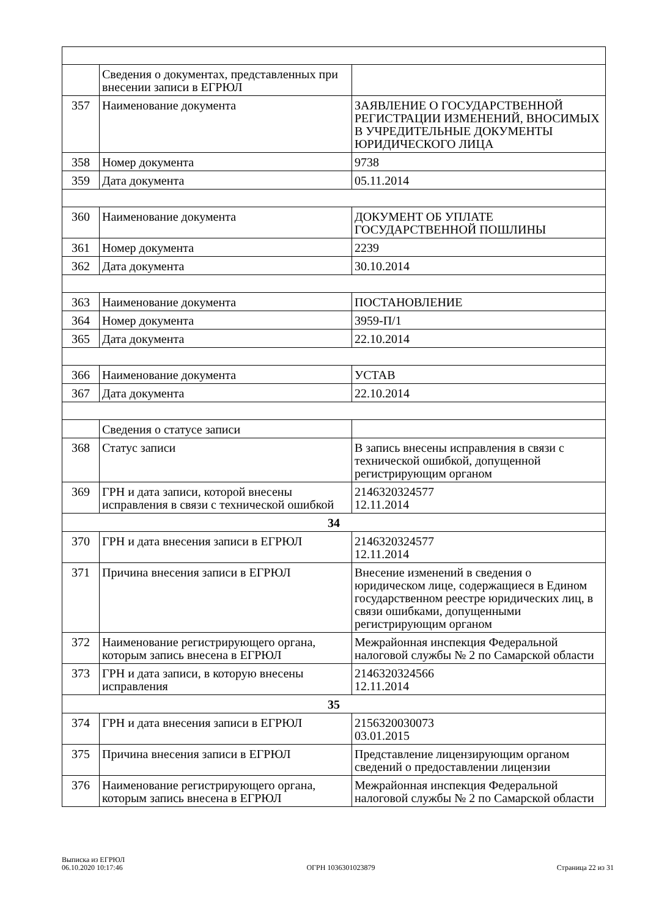| | Сведения о документах, представленных при внесении записи в ЕГРЮЛ | |
| 357 | Наименование документа | ЗАЯВЛЕНИЕ О ГОСУДАРСТВЕННОЙ РЕГИСТРАЦИИ ИЗМЕНЕНИЙ, ВНОСИМЫХ В УЧРЕДИТЕЛЬНЫЕ ДОКУМЕНТЫ ЮРИДИЧЕСКОГО ЛИЦА |
| 358 | Номер документа | 9738 |
| 359 | Дата документа | 05.11.2014 |
| 360 | Наименование документа | ДОКУМЕНТ ОБ УПЛАТЕ ГОСУДАРСТВЕННОЙ ПОШЛИНЫ |
| 361 | Номер документа | 2239 |
| 362 | Дата документа | 30.10.2014 |
| 363 | Наименование документа | ПОСТАНОВЛЕНИЕ |
| 364 | Номер документа | 3959-П/1 |
| 365 | Дата документа | 22.10.2014 |
| 366 | Наименование документа | УСТАВ |
| 367 | Дата документа | 22.10.2014 |
| | Сведения о статусе записи | |
| 368 | Статус записи | В запись внесены исправления в связи с технической ошибкой, допущенной регистрирующим органом |
| 369 | ГРН и дата записи, которой внесены исправления в связи с технической ошибкой | 2146320324577 12.11.2014 |
| 34 | | |
| 370 | ГРН и дата внесения записи в ЕГРЮЛ | 2146320324577 12.11.2014 |
| 371 | Причина внесения записи в ЕГРЮЛ | Внесение изменений в сведения о юридическом лице, содержащиеся в Едином государственном реестре юридических лиц, в связи ошибками, допущенными регистрирующим органом |
| 372 | Наименование регистрирующего органа, которым запись внесена в ЕГРЮЛ | Межрайонная инспекция Федеральной налоговой службы № 2 по Самарской области |
| 373 | ГРН и дата записи, в которую внесены исправления | 2146320324566 12.11.2014 |
| 35 | | |
| 374 | ГРН и дата внесения записи в ЕГРЮЛ | 2156320030073 03.01.2015 |
| 375 | Причина внесения записи в ЕГРЮЛ | Представление лицензирующим органом сведений о предоставлении лицензии |
| 376 | Наименование регистрирующего органа, которым запись внесена в ЕГРЮЛ | Межрайонная инспекция Федеральной налоговой службы № 2 по Самарской области |
Выписка из ЕГРЮЛ
06.10.2020 10:17:46
ОГРН 1036301023879
Страница 22 из 31